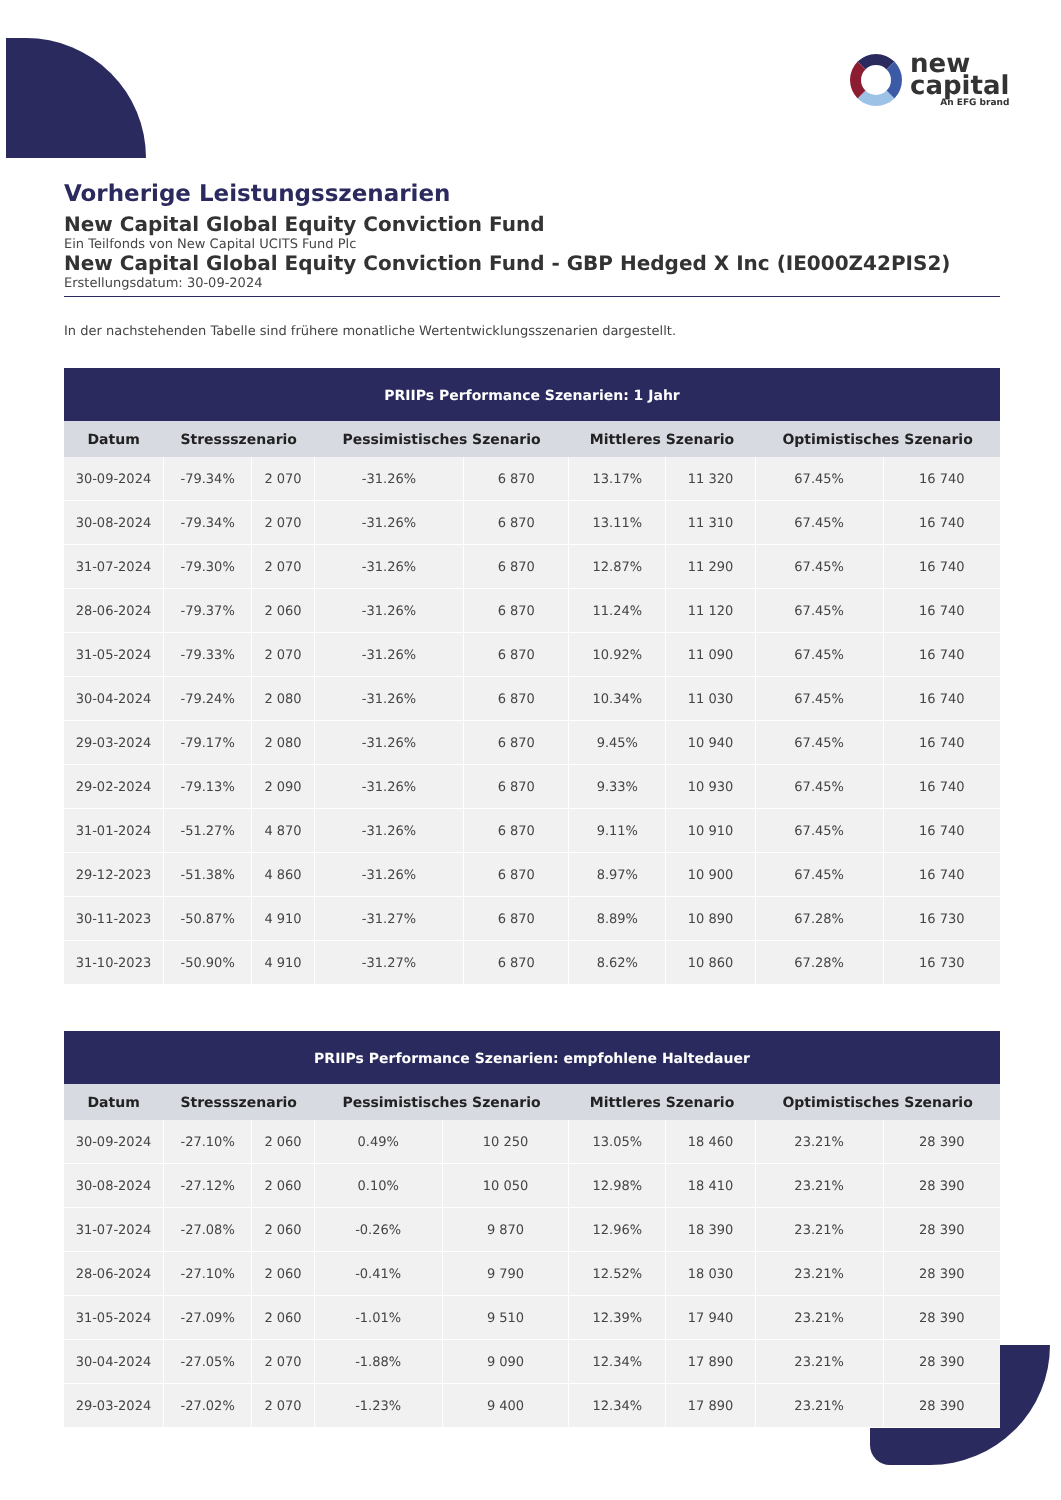new
capital
An EFG brand
Vorherige Leistungsszenarien
New Capital Global Equity Conviction Fund
Ein Teilfonds von New Capital UCITS Fund Plc
New Capital Global Equity Conviction Fund - GBP Hedged X Inc (IE000Z42PIS2)
Erstellungsdatum: 30-09-2024
In der nachstehenden Tabelle sind frühere monatliche Wertentwicklungsszenarien dargestellt.
| PRIIPs Performance Szenarien: 1 Jahr | | | | | | | | |
| --- | --- | --- | --- | --- | --- | --- | --- | --- |
| Datum | Stressszenario | | Pessimistisches Szenario | | Mittleres Szenario | | Optimistisches Szenario | |
| 30-09-2024 | -79.34% | 2 070 | -31.26% | 6 870 | 13.17% | 11 320 | 67.45% | 16 740 |
| 30-08-2024 | -79.34% | 2 070 | -31.26% | 6 870 | 13.11% | 11 310 | 67.45% | 16 740 |
| 31-07-2024 | -79.30% | 2 070 | -31.26% | 6 870 | 12.87% | 11 290 | 67.45% | 16 740 |
| 28-06-2024 | -79.37% | 2 060 | -31.26% | 6 870 | 11.24% | 11 120 | 67.45% | 16 740 |
| 31-05-2024 | -79.33% | 2 070 | -31.26% | 6 870 | 10.92% | 11 090 | 67.45% | 16 740 |
| 30-04-2024 | -79.24% | 2 080 | -31.26% | 6 870 | 10.34% | 11 030 | 67.45% | 16 740 |
| 29-03-2024 | -79.17% | 2 080 | -31.26% | 6 870 | 9.45% | 10 940 | 67.45% | 16 740 |
| 29-02-2024 | -79.13% | 2 090 | -31.26% | 6 870 | 9.33% | 10 930 | 67.45% | 16 740 |
| 31-01-2024 | -51.27% | 4 870 | -31.26% | 6 870 | 9.11% | 10 910 | 67.45% | 16 740 |
| 29-12-2023 | -51.38% | 4 860 | -31.26% | 6 870 | 8.97% | 10 900 | 67.45% | 16 740 |
| 30-11-2023 | -50.87% | 4 910 | -31.27% | 6 870 | 8.89% | 10 890 | 67.28% | 16 730 |
| 31-10-2023 | -50.90% | 4 910 | -31.27% | 6 870 | 8.62% | 10 860 | 67.28% | 16 730 |
| PRIIPs Performance Szenarien: empfohlene Haltedauer | | | | | | | | |
| --- | --- | --- | --- | --- | --- | --- | --- | --- |
| Datum | Stressszenario | | Pessimistisches Szenario | | Mittleres Szenario | | Optimistisches Szenario | |
| 30-09-2024 | -27.10% | 2 060 | 0.49% | 10 250 | 13.05% | 18 460 | 23.21% | 28 390 |
| 30-08-2024 | -27.12% | 2 060 | 0.10% | 10 050 | 12.98% | 18 410 | 23.21% | 28 390 |
| 31-07-2024 | -27.08% | 2 060 | -0.26% | 9 870 | 12.96% | 18 390 | 23.21% | 28 390 |
| 28-06-2024 | -27.10% | 2 060 | -0.41% | 9 790 | 12.52% | 18 030 | 23.21% | 28 390 |
| 31-05-2024 | -27.09% | 2 060 | -1.01% | 9 510 | 12.39% | 17 940 | 23.21% | 28 390 |
| 30-04-2024 | -27.05% | 2 070 | -1.88% | 9 090 | 12.34% | 17 890 | 23.21% | 28 390 |
| 29-03-2024 | -27.02% | 2 070 | -1.23% | 9 400 | 12.34% | 17 890 | 23.21% | 28 390 |